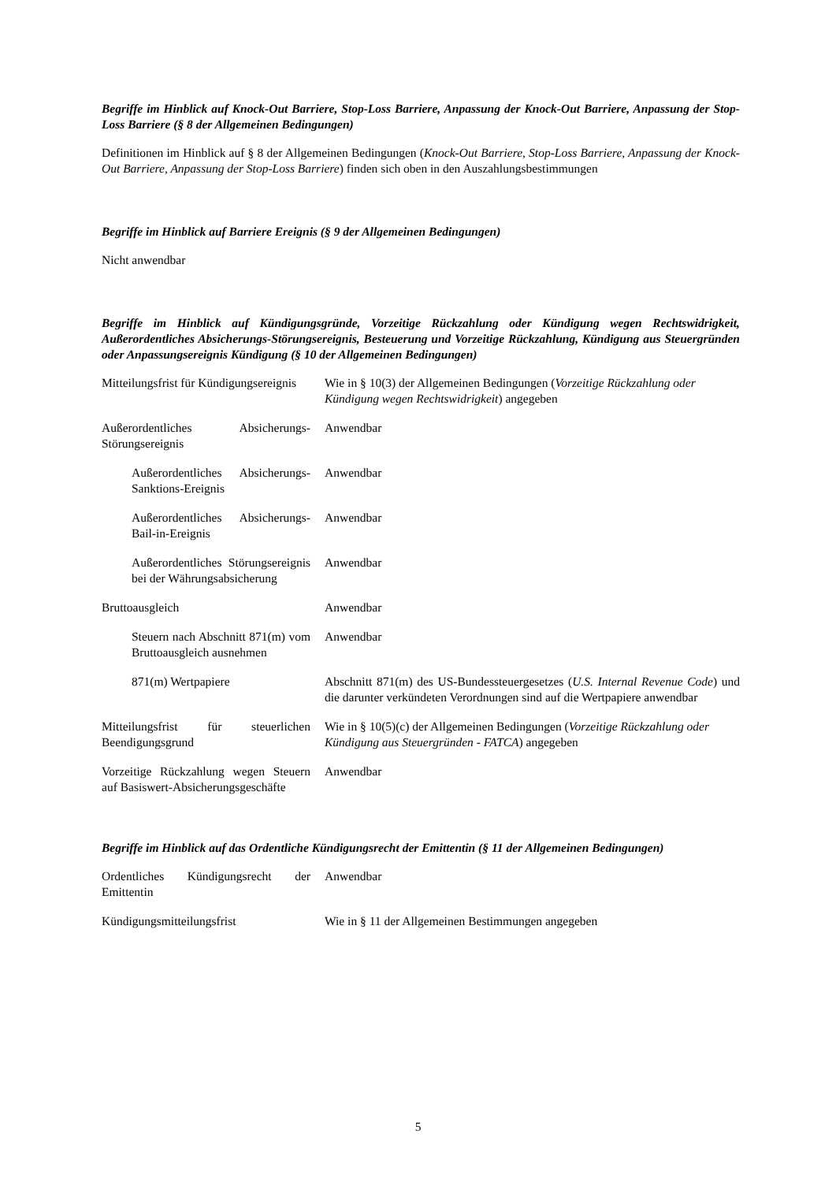Begriffe im Hinblick auf Knock-Out Barriere, Stop-Loss Barriere, Anpassung der Knock-Out Barriere, Anpassung der Stop-Loss Barriere (§ 8 der Allgemeinen Bedingungen)
Definitionen im Hinblick auf § 8 der Allgemeinen Bedingungen (Knock-Out Barriere, Stop-Loss Barriere, Anpassung der Knock-Out Barriere, Anpassung der Stop-Loss Barriere) finden sich oben in den Auszahlungsbestimmungen
Begriffe im Hinblick auf Barriere Ereignis (§ 9 der Allgemeinen Bedingungen)
Nicht anwendbar
Begriffe im Hinblick auf Kündigungsgründe, Vorzeitige Rückzahlung oder Kündigung wegen Rechtswidrigkeit, Außerordentliches Absicherungs-Störungsereignis, Besteuerung und Vorzeitige Rückzahlung, Kündigung aus Steuergründen oder Anpassungsereignis Kündigung (§ 10 der Allgemeinen Bedingungen)
| Mitteilungsfrist für Kündigungsereignis | Wie in § 10(3) der Allgemeinen Bedingungen ( Vorzeitige Rückzahlung oder Kündigung wegen Rechtswidrigkeit ) angegeben |
| Außerordentliches Absicherungs-Störungsereignis | Anwendbar |
| Außerordentliches Absicherungs-Sanktions-Ereignis | Anwendbar |
| Außerordentliches Absicherungs-Bail-in-Ereignis | Anwendbar |
| Außerordentliches Störungsereignis bei der Währungsabsicherung | Anwendbar |
| Bruttoausgleich | Anwendbar |
| Steuern nach Abschnitt 871(m) vom Bruttoausgleich ausnehmen | Anwendbar |
| 871(m) Wertpapiere | Abschnitt 871(m) des US-Bundessteuergesetzes ( U.S. Internal Revenue Code ) und die darunter verkündeten Verordnungen sind auf die Wertpapiere anwendbar |
| Mitteilungsfrist für steuerlichen Beendigungsgrund | Wie in § 10(5)(c) der Allgemeinen Bedingungen ( Vorzeitige Rückzahlung oder Kündigung aus Steuergründen - FATCA ) angegeben |
| Vorzeitige Rückzahlung wegen Steuern auf Basiswert-Absicherungsgeschäfte | Anwendbar |
Begriffe im Hinblick auf das Ordentliche Kündigungsrecht der Emittentin (§ 11 der Allgemeinen Bedingungen)
| Ordentliches Kündigungsrecht der Emittentin | Anwendbar |
| Kündigungsmitteilungsfrist | Wie in § 11 der Allgemeinen Bestimmungen angegeben |
5